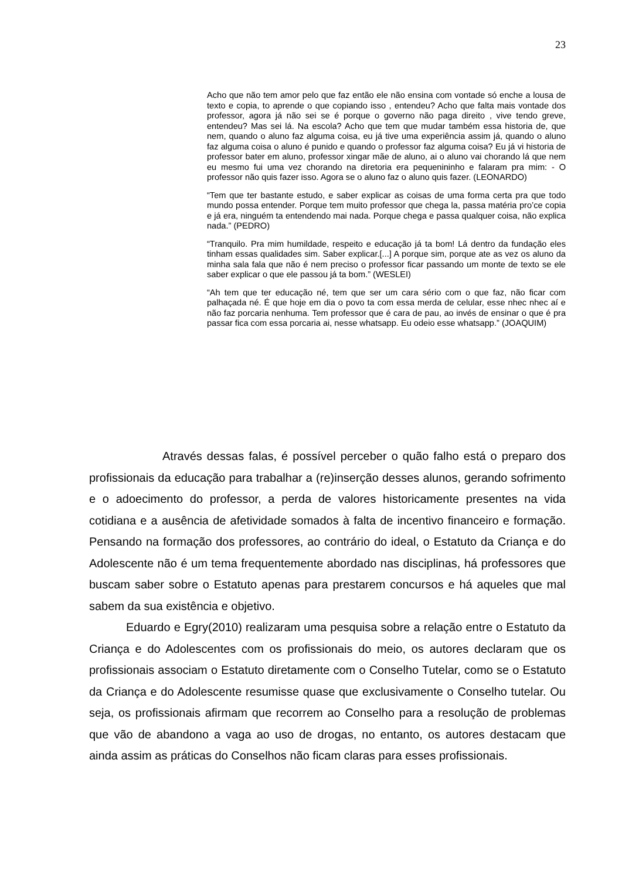23
Acho que não tem amor pelo que faz então ele não ensina com vontade só enche a lousa de texto e copia, to aprende o que copiando isso , entendeu? Acho que falta mais vontade dos professor, agora já não sei se é porque o governo não paga direito , vive tendo greve, entendeu? Mas sei lá. Na escola? Acho que tem que mudar também essa historia de, que nem, quando o aluno faz alguma coisa, eu já tive uma experiência assim já, quando o aluno faz alguma coisa o aluno é punido e quando o professor faz alguma coisa? Eu já vi historia de professor bater em aluno, professor xingar mãe de aluno, ai o aluno vai chorando lá que nem eu mesmo fui uma vez chorando na diretoria era pequenininho e falaram pra mim: - O professor não quis fazer isso. Agora se o aluno faz o aluno quis fazer. (LEONARDO)
“Tem que ter bastante estudo, e saber explicar as coisas de uma forma certa pra que todo mundo possa entender. Porque tem muito professor que chega la, passa matéria pro’ce copia e já era, ninguém ta entendendo mai nada. Porque chega e passa qualquer coisa, não explica nada.” (PEDRO)
“Tranquilo. Pra mim humildade, respeito e educação já ta bom! Lá dentro da fundação eles tinham essas qualidades sim. Saber explicar.[...] A porque sim, porque ate as vez os aluno da minha sala fala que não é nem preciso o professor ficar passando um monte de texto se ele saber explicar o que ele passou já ta bom.” (WESLEI)
“Ah tem que ter educação né, tem que ser um cara sério com o que faz, não ficar com palhaçada né. É que hoje em dia o povo ta com essa merda de celular, esse nhec nhec aí e não faz porcaria nenhuma. Tem professor que é cara de pau, ao invés de ensinar o que é pra passar fica com essa porcaria ai, nesse whatsapp. Eu odeio esse whatsapp.” (JOAQUIM)
Através dessas falas, é possível perceber o quão falho está o preparo dos profissionais da educação para trabalhar a (re)inserção desses alunos, gerando sofrimento e o adoecimento do professor, a perda de valores historicamente presentes na vida cotidiana e a ausência de afetividade somados à falta de incentivo financeiro e formação. Pensando na formação dos professores, ao contrário do ideal, o Estatuto da Criança e do Adolescente não é um tema frequentemente abordado nas disciplinas, há professores que buscam saber sobre o Estatuto apenas para prestarem concursos e há aqueles que mal sabem da sua existência e objetivo.
Eduardo e Egry(2010) realizaram uma pesquisa sobre a relação entre o Estatuto da Criança e do Adolescentes com os profissionais do meio, os autores declaram que os profissionais associam o Estatuto diretamente com o Conselho Tutelar, como se o Estatuto da Criança e do Adolescente resumisse quase que exclusivamente o Conselho tutelar. Ou seja, os profissionais afirmam que recorrem ao Conselho para a resolução de problemas que vão de abandono a vaga ao uso de drogas, no entanto, os autores destacam que ainda assim as práticas do Conselhos não ficam claras para esses profissionais.